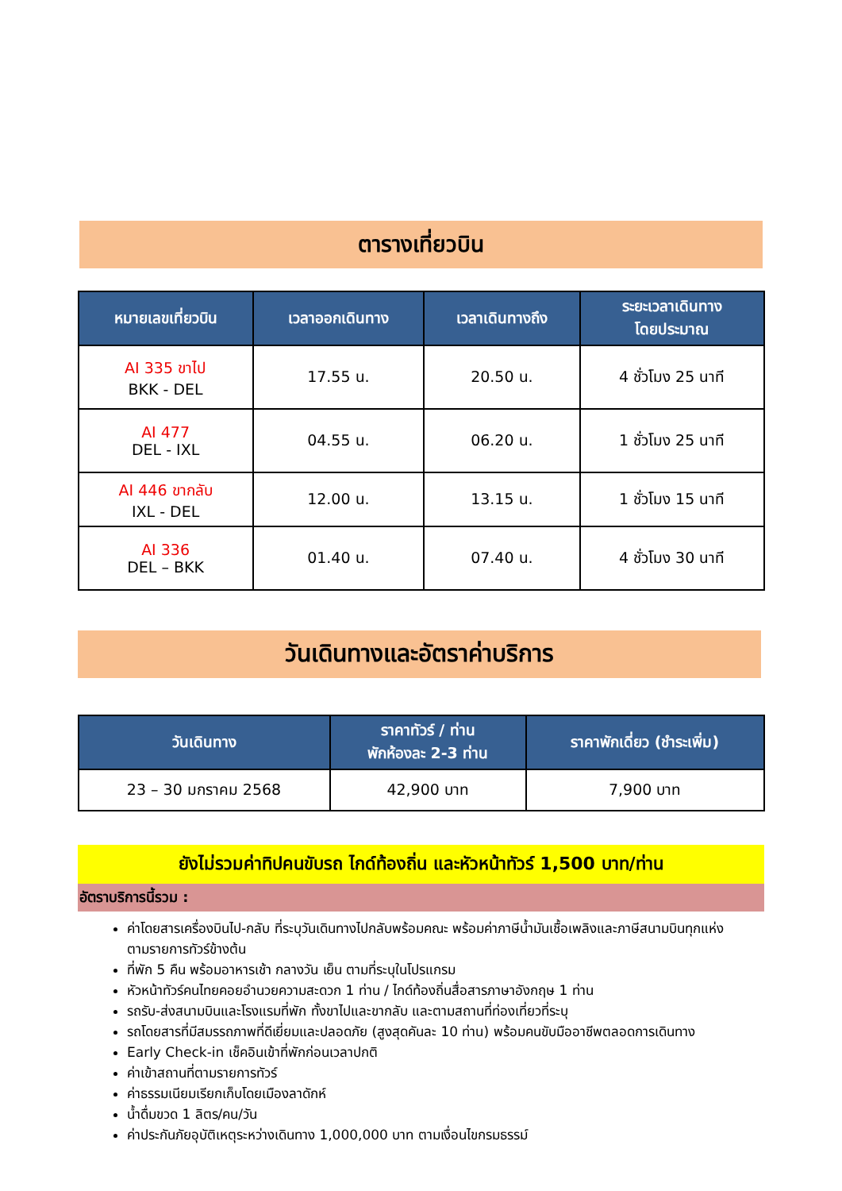ตารางเที่ยวบิน
| หมายเลขเที่ยวบิน | เวลาออกเดินทาง | เวลาเดินทางถึง | ระยะเวลาเดินทาง โดยประมาณ |
| --- | --- | --- | --- |
| AI 335 ขาไป BKK - DEL | 17.55 น. | 20.50 น. | 4 ชั่วโมง 25 นาที |
| AI 477 DEL - IXL | 04.55 น. | 06.20 น. | 1 ชั่วโมง 25 นาที |
| AI 446 ขากลับ IXL - DEL | 12.00 น. | 13.15 น. | 1 ชั่วโมง 15 นาที |
| AI 336 DEL – BKK | 01.40 น. | 07.40 น. | 4 ชั่วโมง 30 นาที |
วันเดินทางและอัตราค่าบริการ
| วันเดินทาง | ราคาทัวร์ / ท่าน พักห้องละ 2-3 ท่าน | ราคาพักเดี่ยว (ชำระเพิ่ม) |
| --- | --- | --- |
| 23 – 30 มกราคม 2568 | 42,900 บาท | 7,900 บาท |
ยังไม่รวมค่าทิปคนขับรถ ไกด์ท้องถิ่น และหัวหน้าทัวร์ 1,500 บาท/ท่าน
อัตราบริการนี้รวม :
ค่าโดยสารเครื่องบินไป-กลับ ที่ระบุวันเดินทางไปกลับพร้อมคณะ พร้อมค่าภาษีน้ำมันเชื้อเพลิงและภาษีสนามบินทุกแห่งตามรายการทัวร์ข้างต้น
ที่พัก 5 คืน พร้อมอาหารเช้า กลางวัน เย็น ตามที่ระบุในโปรแกรม
หัวหน้าทัวร์คนไทยคอยอำนวยความสะดวก 1 ท่าน / ไกด์ท้องถิ่นสื่อสารภาษาอังกฤษ 1 ท่าน
รถรับ-ส่งสนามบินและโรงแรมที่พัก ทั้งขาไปและขากลับ และตามสถานที่ท่องเที่ยวที่ระบุ
รถโดยสารที่มีสมรรถภาพที่ดีเยี่ยมและปลอดภัย (สูงสุดคันละ 10 ท่าน) พร้อมคนขับมืออาชีพตลอดการเดินทาง
Early Check-in เช็คอินเข้าที่พักก่อนเวลาปกติ
ค่าเข้าสถานที่ตามรายการทัวร์
ค่าธรรมเนียมเรียกเก็บโดยเมืองลาดักห์
น้ำดื่มขวด 1 ลิตร/คน/วัน
ค่าประกันภัยอุบัติเหตุระหว่างเดินทาง 1,000,000 บาท ตามเงื่อนไขกรมธรรม์